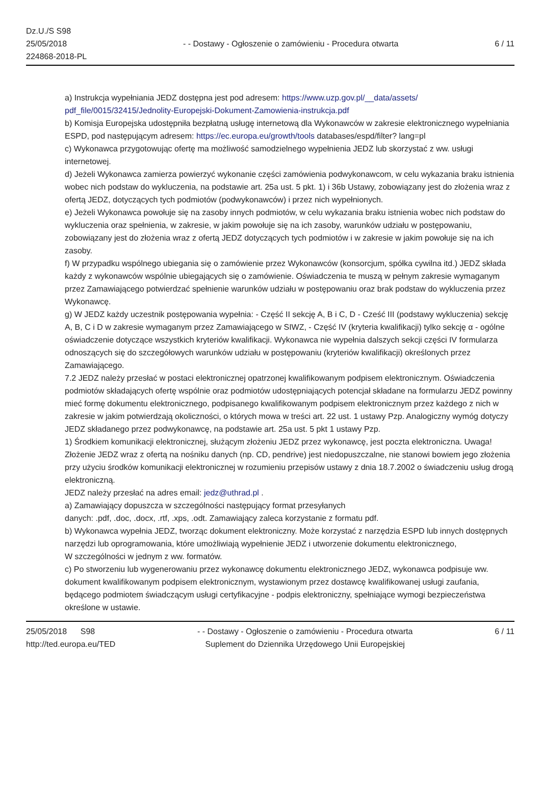Dz.U./S S98
25/05/2018
224868-2018-PL
- - Dostawy - Ogłoszenie o zamówieniu - Procedura otwarta
6 / 11
a) Instrukcja wypełniania JEDZ dostępna jest pod adresem: https://www.uzp.gov.pl/__data/assets/ pdf_file/0015/32415/Jednolity-Europejski-Dokument-Zamowienia-instrukcja.pdf
b) Komisja Europejska udostępniła bezpłatną usługę internetową dla Wykonawców w zakresie elektronicznego wypełniania ESPD, pod następującym adresem: https://ec.europa.eu/growth/tools databases/espd/filter? lang=pl
c) Wykonawca przygotowując ofertę ma możliwość samodzielnego wypełnienia JEDZ lub skorzystać z ww. usługi internetowej.
d) Jeżeli Wykonawca zamierza powierzyć wykonanie części zamówienia podwykonawcom, w celu wykazania braku istnienia wobec nich podstaw do wykluczenia, na podstawie art. 25a ust. 5 pkt. 1) i 36b Ustawy, zobowiązany jest do złożenia wraz z ofertą JEDZ, dotyczących tych podmiotów (podwykonawców) i przez nich wypełnionych.
e) Jeżeli Wykonawca powołuje się na zasoby innych podmiotów, w celu wykazania braku istnienia wobec nich podstaw do wykluczenia oraz spełnienia, w zakresie, w jakim powołuje się na ich zasoby, warunków udziału w postępowaniu, zobowiązany jest do złożenia wraz z ofertą JEDZ dotyczących tych podmiotów i w zakresie w jakim powołuje się na ich zasoby.
f) W przypadku wspólnego ubiegania się o zamówienie przez Wykonawców (konsorcjum, spółka cywilna itd.) JEDZ składa każdy z wykonawców wspólnie ubiegających się o zamówienie. Oświadczenia te muszą w pełnym zakresie wymaganym przez Zamawiającego potwierdzać spełnienie warunków udziału w postępowaniu oraz brak podstaw do wykluczenia przez Wykonawcę.
g) W JEDZ każdy uczestnik postępowania wypełnia: - Część II sekcję A, B i C, D - Cześć III (podstawy wykluczenia) sekcję A, B, C i D w zakresie wymaganym przez Zamawiającego w SIWZ, - Część IV (kryteria kwalifikacji) tylko sekcję α - ogólne oświadczenie dotyczące wszystkich kryteriów kwalifikacji. Wykonawca nie wypełnia dalszych sekcji części IV formularza odnoszących się do szczegółowych warunków udziału w postępowaniu (kryteriów kwalifikacji) określonych przez Zamawiającego.
7.2 JEDZ należy przesłać w postaci elektronicznej opatrzonej kwalifikowanym podpisem elektronicznym. Oświadczenia podmiotów składających ofertę wspólnie oraz podmiotów udostępniających potencjał składane na formularzu JEDZ powinny mieć formę dokumentu elektronicznego, podpisanego kwalifikowanym podpisem elektronicznym przez każdego z nich w zakresie w jakim potwierdzają okoliczności, o których mowa w treści art. 22 ust. 1 ustawy Pzp. Analogiczny wymóg dotyczy JEDZ składanego przez podwykonawcę, na podstawie art. 25a ust. 5 pkt 1 ustawy Pzp.
1) Środkiem komunikacji elektronicznej, służącym złożeniu JEDZ przez wykonawcę, jest poczta elektroniczna. Uwaga! Złożenie JEDZ wraz z ofertą na nośniku danych (np. CD, pendrive) jest niedopuszczalne, nie stanowi bowiem jego złożenia przy użyciu środków komunikacji elektronicznej w rozumieniu przepisów ustawy z dnia 18.7.2002 o świadczeniu usług drogą elektroniczną.
JEDZ należy przesłać na adres email: jedz@uthrad.pl .
a) Zamawiający dopuszcza w szczególności następujący format przesyłanych
danych: .pdf, .doc, .docx, .rtf, .xps, .odt. Zamawiający zaleca korzystanie z formatu pdf.
b) Wykonawca wypełnia JEDZ, tworząc dokument elektroniczny. Może korzystać z narzędzia ESPD lub innych dostępnych narzędzi lub oprogramowania, które umożliwiają wypełnienie JEDZ i utworzenie dokumentu elektronicznego,
W szczególności w jednym z ww. formatów.
c) Po stworzeniu lub wygenerowaniu przez wykonawcę dokumentu elektronicznego JEDZ, wykonawca podpisuje ww. dokument kwalifikowanym podpisem elektronicznym, wystawionym przez dostawcę kwalifikowanej usługi zaufania, będącego podmiotem świadczącym usługi certyfikacyjne - podpis elektroniczny, spełniające wymogi bezpieczeństwa określone w ustawie.
25/05/2018 S98
http://ted.europa.eu/TED
- - Dostawy - Ogłoszenie o zamówieniu - Procedura otwarta
Suplement do Dziennika Urzędowego Unii Europejskiej
6 / 11